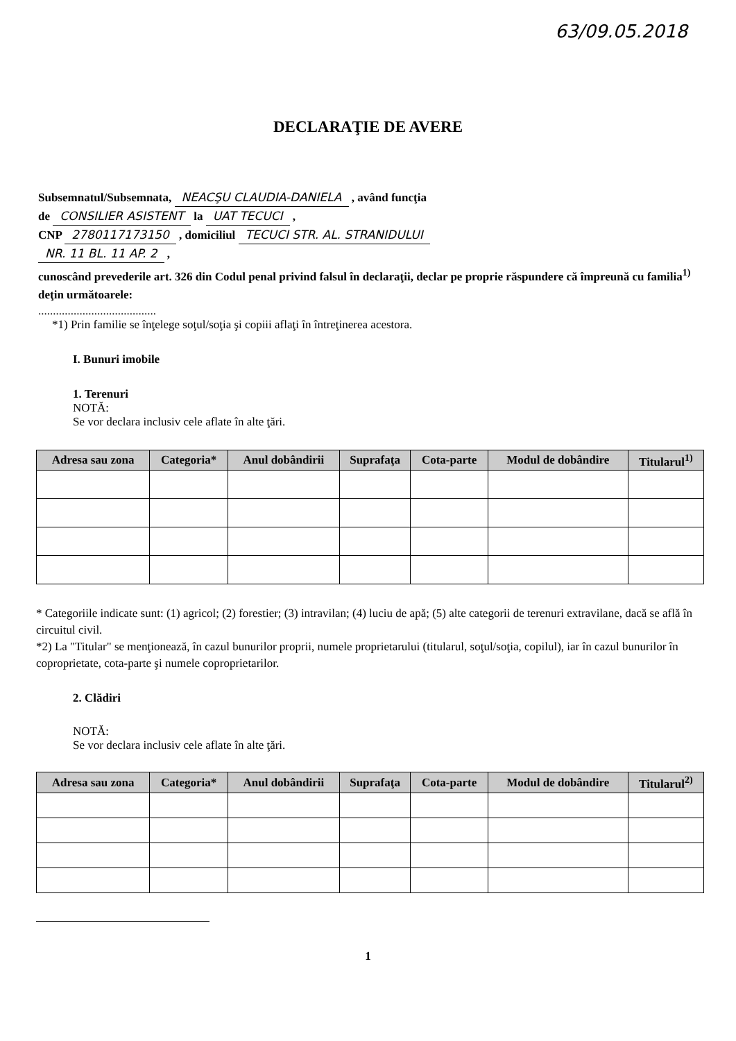63/09.05.2018
DECLARAŢIE DE AVERE
Subsemnatul/Subsemnata, NEACŞU CLAUDIA-DANIELA , având funcţia
de CONSILIER ASISTENT la UAT TECUCI ,
CNP 2780117173150 , domiciliul TECUCI STR. AL. STRANIDULUI
NR. 11 BL. 11 AP. 2 ,
cunoscând prevederile art. 326 din Codul penal privind falsul în declaraţii, declar pe proprie răspundere că împreună cu familia<sup>1)</sup> deţin următoarele:
........................................
*1) Prin familie se înţelege soţul/soţia şi copiii aflaţi în întreţinerea acestora.
I. Bunuri imobile
1. Terenuri
NOTĂ:
Se vor declara inclusiv cele aflate în alte ţări.
| Adresa sau zona | Categoria* | Anul dobândirii | Suprafaţa | Cota-parte | Modul de dobândire | Titularul<sup>1)</sup> |
| --- | --- | --- | --- | --- | --- | --- |
* Categoriile indicate sunt: (1) agricol; (2) forestier; (3) intravilan; (4) luciu de apă; (5) alte categorii de terenuri extravilane, dacă se află în circuitul civil.
*2) La "Titular" se menţionează, în cazul bunurilor proprii, numele proprietarului (titularul, soţul/soţia, copilul), iar în cazul bunurilor în coproprietate, cota-parte şi numele coproprietarilor.
2. Clădiri
NOTĂ:
Se vor declara inclusiv cele aflate în alte ţări.
| Adresa sau zona | Categoria* | Anul dobândirii | Suprafaţa | Cota-parte | Modul de dobândire | Titularul<sup>2)</sup> |
| --- | --- | --- | --- | --- | --- | --- |
1